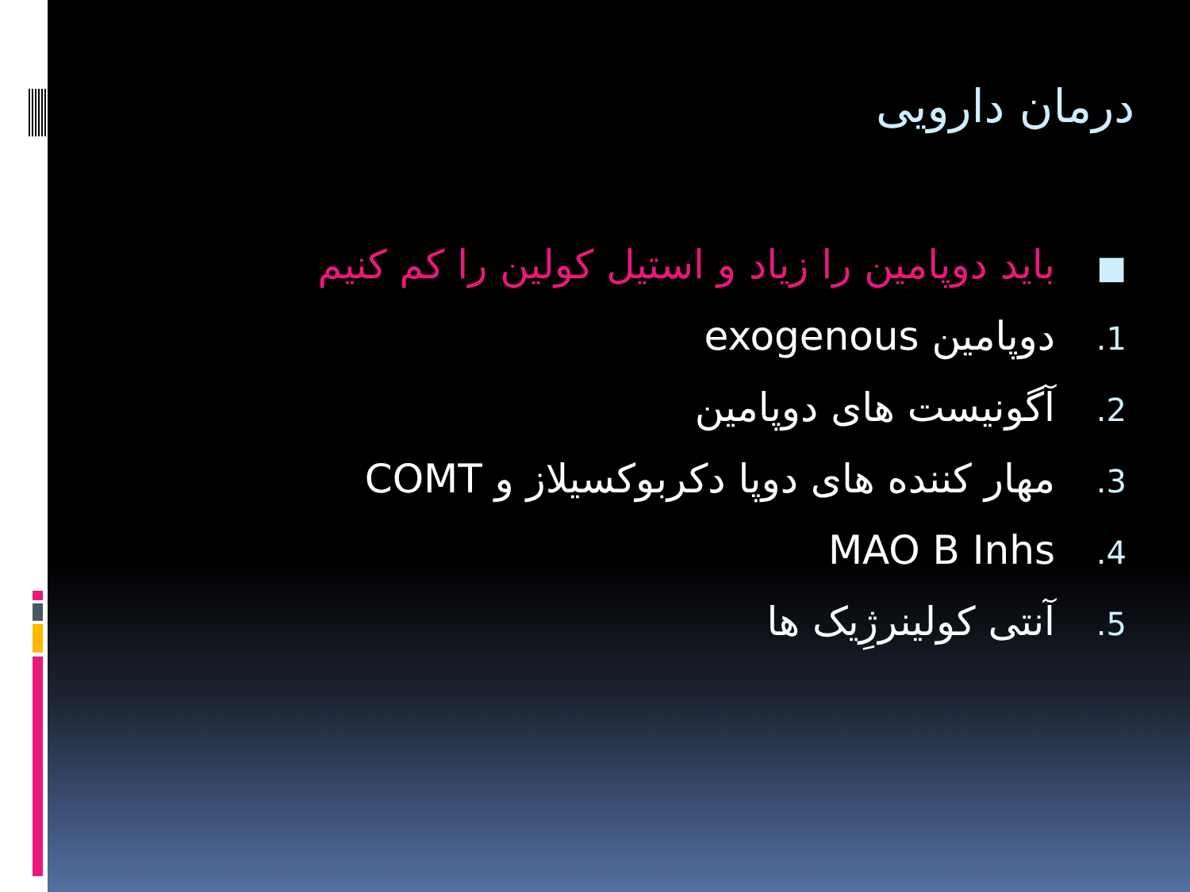درمان دارویی
■ باید دوپامین را زیاد و استیل کولین را کم کنیم
1. دوپامین exogenous
2. آگونیست های دوپامین
3. مهار کننده های دوپا دکربوکسیلاز و COMT
4. MAO B Inhs
5. آنتی کولینرژِیک ها